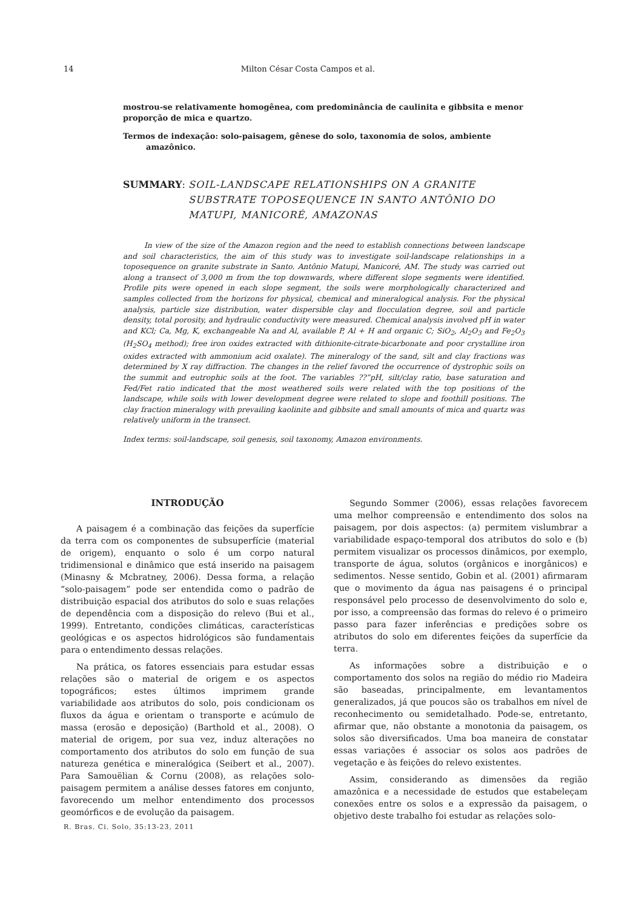14 Milton César Costa Campos et al.
mostrou-se relativamente homogênea, com predominância de caulinita e gibbsita e menor proporção de mica e quartzo.
Termos de indexação: solo-paisagem, gênese do solo, taxonomia de solos, ambiente amazônico.
SUMMARY: SOIL-LANDSCAPE RELATIONSHIPS ON A GRANITE SUBSTRATE TOPOSEQUENCE IN SANTO ANTÔNIO DO MATUPI, MANICORÉ, AMAZONAS
In view of the size of the Amazon region and the need to establish connections between landscape and soil characteristics, the aim of this study was to investigate soil-landscape relationships in a toposequence on granite substrate in Santo. Antônio Matupi, Manicoré, AM. The study was carried out along a transect of 3,000 m from the top downwards, where different slope segments were identified. Profile pits were opened in each slope segment, the soils were morphologically characterized and samples collected from the horizons for physical, chemical and mineralogical analysis. For the physical analysis, particle size distribution, water dispersible clay and flocculation degree, soil and particle density, total porosity, and hydraulic conductivity were measured. Chemical analysis involved pH in water and KCl; Ca, Mg, K, exchangeable Na and Al, available P, Al + H and organic C; SiO<sub>2</sub>, Al<sub>2</sub>O<sub>3</sub> and Fe<sub>2</sub>O<sub>3</sub> (H<sub>2</sub>SO<sub>4</sub> method); free iron oxides extracted with dithionite-citrate-bicarbonate and poor crystalline iron oxides extracted with ammonium acid oxalate). The mineralogy of the sand, silt and clay fractions was determined by X ray diffraction. The changes in the relief favored the occurrence of dystrophic soils on the summit and eutrophic soils at the foot. The variables ??”pH, silt/clay ratio, base saturation and Fed/Fet ratio indicated that the most weathered soils were related with the top positions of the landscape, while soils with lower development degree were related to slope and foothill positions. The clay fraction mineralogy with prevailing kaolinite and gibbsite and small amounts of mica and quartz was relatively uniform in the transect.
Index terms: soil-landscape, soil genesis, soil taxonomy, Amazon environments.
INTRODUÇÃO
A paisagem é a combinação das feições da superfície da terra com os componentes de subsuperfície (material de origem), enquanto o solo é um corpo natural tridimensional e dinâmico que está inserido na paisagem (Minasny & Mcbratney, 2006). Dessa forma, a relação “solo-paisagem” pode ser entendida como o padrão de distribuição espacial dos atributos do solo e suas relações de dependência com a disposição do relevo (Bui et al., 1999). Entretanto, condições climáticas, características geológicas e os aspectos hidrológicos são fundamentais para o entendimento dessas relações.
Na prática, os fatores essenciais para estudar essas relações são o material de origem e os aspectos topográficos; estes últimos imprimem grande variabilidade aos atributos do solo, pois condicionam os fluxos da água e orientam o transporte e acúmulo de massa (erosão e deposição) (Barthold et al., 2008). O material de origem, por sua vez, induz alterações no comportamento dos atributos do solo em função de sua natureza genética e mineralógica (Seibert et al., 2007). Para Samouëlian & Cornu (2008), as relações solo-paisagem permitem a análise desses fatores em conjunto, favorecendo um melhor entendimento dos processos geomórficos e de evolução da paisagem.
Segundo Sommer (2006), essas relações favorecem uma melhor compreensão e entendimento dos solos na paisagem, por dois aspectos: (a) permitem vislumbrar a variabilidade espaço-temporal dos atributos do solo e (b) permitem visualizar os processos dinâmicos, por exemplo, transporte de água, solutos (orgânicos e inorgânicos) e sedimentos. Nesse sentido, Gobin et al. (2001) afirmaram que o movimento da água nas paisagens é o principal responsável pelo processo de desenvolvimento do solo e, por isso, a compreensão das formas do relevo é o primeiro passo para fazer inferências e predições sobre os atributos do solo em diferentes feições da superfície da terra.
As informações sobre a distribuição e o comportamento dos solos na região do médio rio Madeira são baseadas, principalmente, em levantamentos generalizados, já que poucos são os trabalhos em nível de reconhecimento ou semidetalhado. Pode-se, entretanto, afirmar que, não obstante a monotonia da paisagem, os solos são diversificados. Uma boa maneira de constatar essas variações é associar os solos aos padrões de vegetação e às feições do relevo existentes.
Assim, considerando as dimensões da região amazônica e a necessidade de estudos que estabeleçam conexões entre os solos e a expressão da paisagem, o objetivo deste trabalho foi estudar as relações solo-
R. Bras. Ci. Solo, 35:13-23, 2011